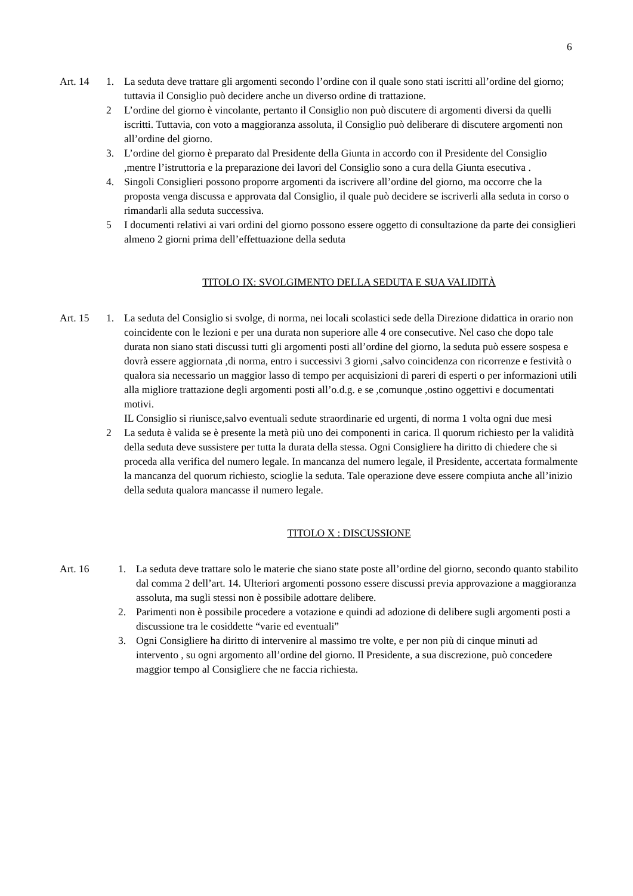6
Art. 14 1. La seduta deve trattare gli argomenti secondo l’ordine con il quale sono stati iscritti all’ordine del giorno; tuttavia il Consiglio può decidere anche un diverso ordine di trattazione.
2 L’ordine del giorno è vincolante, pertanto il Consiglio non può discutere di argomenti diversi da quelli iscritti. Tuttavia, con voto a maggioranza assoluta, il Consiglio può deliberare di discutere argomenti non all’ordine del giorno.
3. L’ordine del giorno è preparato dal Presidente della Giunta in accordo con il Presidente del Consiglio ,mentre l’istruttoria e la preparazione dei lavori del Consiglio sono a cura della Giunta esecutiva .
4. Singoli Consiglieri possono proporre argomenti da iscrivere all’ordine del giorno, ma occorre che la proposta venga discussa e approvata dal Consiglio, il quale può decidere se iscriverli alla seduta in corso o rimandarli alla seduta successiva.
5 I documenti relativi ai vari ordini del giorno possono essere oggetto di consultazione da parte dei consiglieri almeno 2 giorni prima dell’effettuazione della seduta
TITOLO IX: SVOLGIMENTO DELLA SEDUTA E SUA VALIDITÀ
Art. 15 1. La seduta del Consiglio si svolge, di norma, nei locali scolastici sede della Direzione didattica in orario non coincidente con le lezioni e per una durata non superiore alle 4 ore consecutive. Nel caso che dopo tale durata non siano stati discussi tutti gli argomenti posti all’ordine del giorno, la seduta può essere sospesa e dovrà essere aggiornata ,di norma, entro i successivi 3 giorni ,salvo coincidenza con ricorrenze e festività o qualora sia necessario un maggior lasso di tempo per acquisizioni di pareri di esperti o per informazioni utili alla migliore trattazione degli argomenti posti all’o.d.g. e se ,comunque ,ostino oggettivi e documentati motivi.
IL Consiglio si riunisce,salvo eventuali sedute straordinarie ed urgenti, di norma 1 volta ogni due mesi
2 La seduta è valida se è presente la metà più uno dei componenti in carica. Il quorum richiesto per la validità della seduta deve sussistere per tutta la durata della stessa. Ogni Consigliere ha diritto di chiedere che si proceda alla verifica del numero legale. In mancanza del numero legale, il Presidente, accertata formalmente la mancanza del quorum richiesto, scioglie la seduta. Tale operazione deve essere compiuta anche all’inizio della seduta qualora mancasse il numero legale.
TITOLO X : DISCUSSIONE
Art. 16 1. La seduta deve trattare solo le materie che siano state poste all’ordine del giorno, secondo quanto stabilito dal comma 2 dell’art. 14. Ulteriori argomenti possono essere discussi previa approvazione a maggioranza assoluta, ma sugli stessi non è possibile adottare delibere.
2. Parimenti non è possibile procedere a votazione e quindi ad adozione di delibere sugli argomenti posti a discussione tra le cosiddette “varie ed eventuali”
3. Ogni Consigliere ha diritto di intervenire al massimo tre volte, e per non più di cinque minuti ad intervento , su ogni argomento all’ordine del giorno. Il Presidente, a sua discrezione, può concedere maggior tempo al Consigliere che ne faccia richiesta.